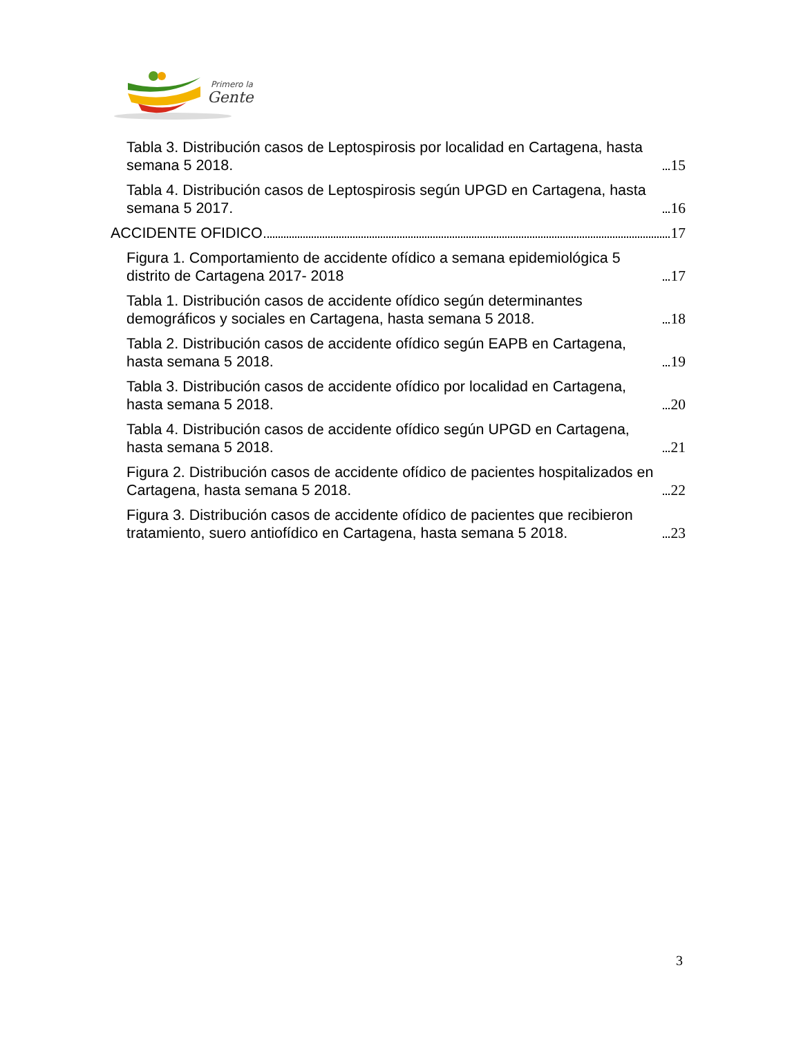Primero la
Gente
Tabla 3. Distribución casos de Leptospirosis por localidad en Cartagena, hasta semana 5 2018. 15
Tabla 4. Distribución casos de Leptospirosis según UPGD en Cartagena, hasta semana 5 2017. 16
ACCIDENTE OFIDICO 17
Figura 1. Comportamiento de accidente ofídico a semana epidemiológica 5 distrito de Cartagena 2017- 2018 17
Tabla 1. Distribución casos de accidente ofídico según determinantes demográficos y sociales en Cartagena, hasta semana 5 2018. 18
Tabla 2. Distribución casos de accidente ofídico según EAPB en Cartagena, hasta semana 5 2018. 19
Tabla 3. Distribución casos de accidente ofídico por localidad en Cartagena, hasta semana 5 2018. 20
Tabla 4. Distribución casos de accidente ofídico según UPGD en Cartagena, hasta semana 5 2018. 21
Figura 2. Distribución casos de accidente ofídico de pacientes hospitalizados en Cartagena, hasta semana 5 2018. 22
Figura 3. Distribución casos de accidente ofídico de pacientes que recibieron tratamiento, suero antiofídico en Cartagena, hasta semana 5 2018. 23
3